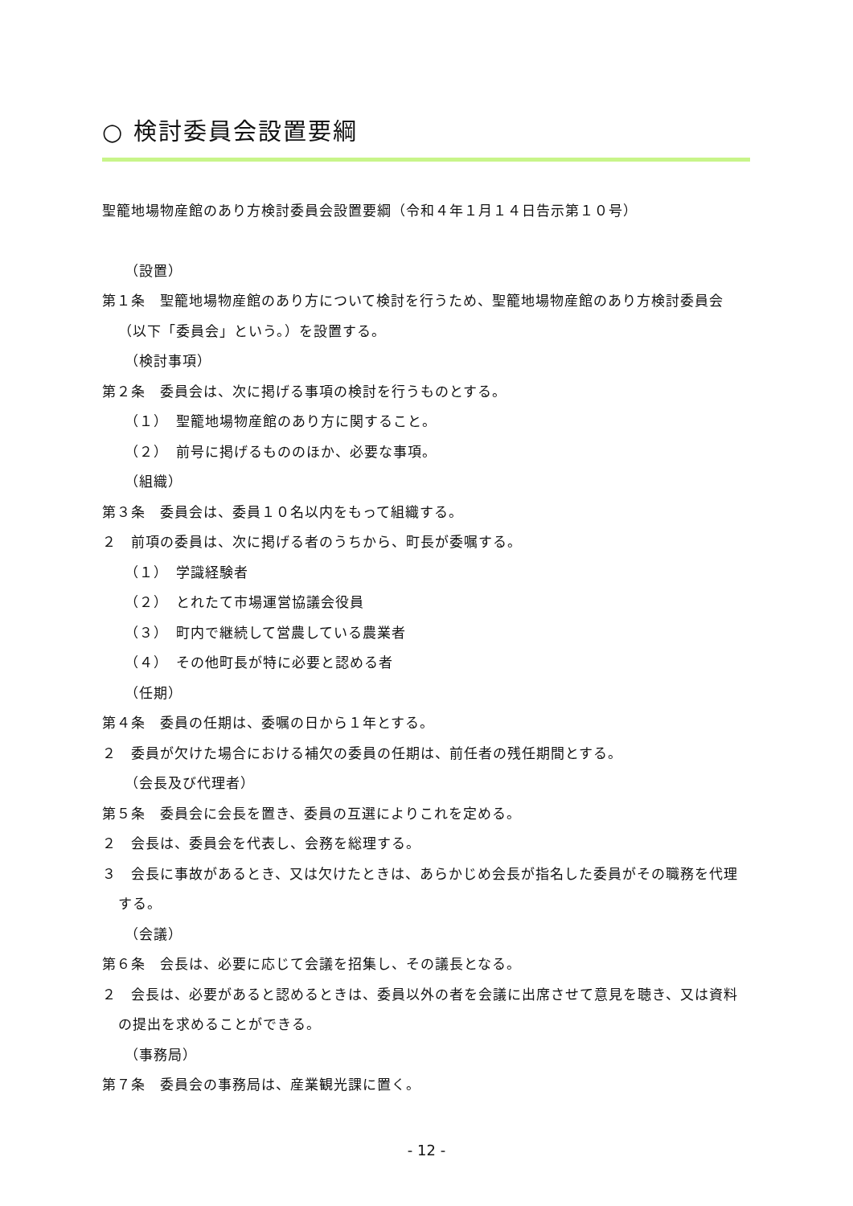○ 検討委員会設置要綱
聖籠地場物産館のあり方検討委員会設置要綱（令和４年１月１４日告示第１０号）
（設置）
第１条　聖籠地場物産館のあり方について検討を行うため、聖籠地場物産館のあり方検討委員会（以下「委員会」という。）を設置する。
（検討事項）
第２条　委員会は、次に掲げる事項の検討を行うものとする。
（１）　聖籠地場物産館のあり方に関すること。
（２）　前号に掲げるもののほか、必要な事項。
（組織）
第３条　委員会は、委員１０名以内をもって組織する。
２　前項の委員は、次に掲げる者のうちから、町長が委嘱する。
（１）　学識経験者
（２）　とれたて市場運営協議会役員
（３）　町内で継続して営農している農業者
（４）　その他町長が特に必要と認める者
（任期）
第４条　委員の任期は、委嘱の日から１年とする。
２　委員が欠けた場合における補欠の委員の任期は、前任者の残任期間とする。
（会長及び代理者）
第５条　委員会に会長を置き、委員の互選によりこれを定める。
２　会長は、委員会を代表し、会務を総理する。
３　会長に事故があるとき、又は欠けたときは、あらかじめ会長が指名した委員がその職務を代理する。
（会議）
第６条　会長は、必要に応じて会議を招集し、その議長となる。
２　会長は、必要があると認めるときは、委員以外の者を会議に出席させて意見を聴き、又は資料の提出を求めることができる。
（事務局）
第７条　委員会の事務局は、産業観光課に置く。
- 12 -